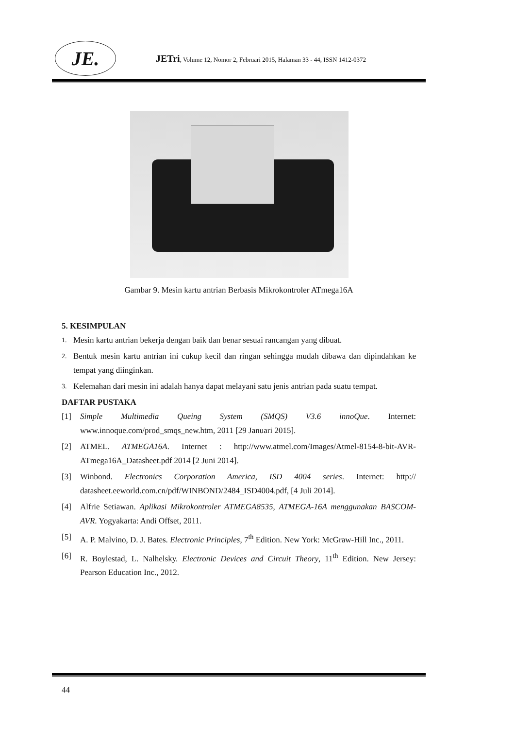JE.
JETri, Volume 12, Nomor 2, Februari 2015, Halaman 33 - 44, ISSN 1412-0372
Gambar 9. Mesin kartu antrian Berbasis Mikrokontroler ATmega16A
5. KESIMPULAN
1. Mesin kartu antrian bekerja dengan baik dan benar sesuai rancangan yang dibuat.
2. Bentuk mesin kartu antrian ini cukup kecil dan ringan sehingga mudah dibawa dan dipindahkan ke tempat yang diinginkan.
3. Kelemahan dari mesin ini adalah hanya dapat melayani satu jenis antrian pada suatu tempat.
DAFTAR PUSTAKA
[1] Simple Multimedia Queing System (SMQS) V3.6 innoQue. Internet: www.innoque.com/prod_smqs_new.htm, 2011 [29 Januari 2015].
[2] ATMEL. ATMEGA16A. Internet : http://www.atmel.com/Images/Atmel-8154-8-bit-AVR-ATmega16A_Datasheet.pdf 2014 [2 Juni 2014].
[3] Winbond. Electronics Corporation America, ISD 4004 series. Internet: http:// datasheet.eeworld.com.cn/pdf/WINBOND/2484_ISD4004.pdf, [4 Juli 2014].
[4] Alfrie Setiawan. Aplikasi Mikrokontroler ATMEGA8535, ATMEGA-16A menggunakan BASCOM-AVR. Yogyakarta: Andi Offset, 2011.
[5] A. P. Malvino, D. J. Bates. Electronic Principles, 7<sup>th</sup> Edition. New York: McGraw-Hill Inc., 2011.
[6] R. Boylestad, L. Nalhelsky. Electronic Devices and Circuit Theory, 11<sup>th</sup> Edition. New Jersey: Pearson Education Inc., 2012.
44